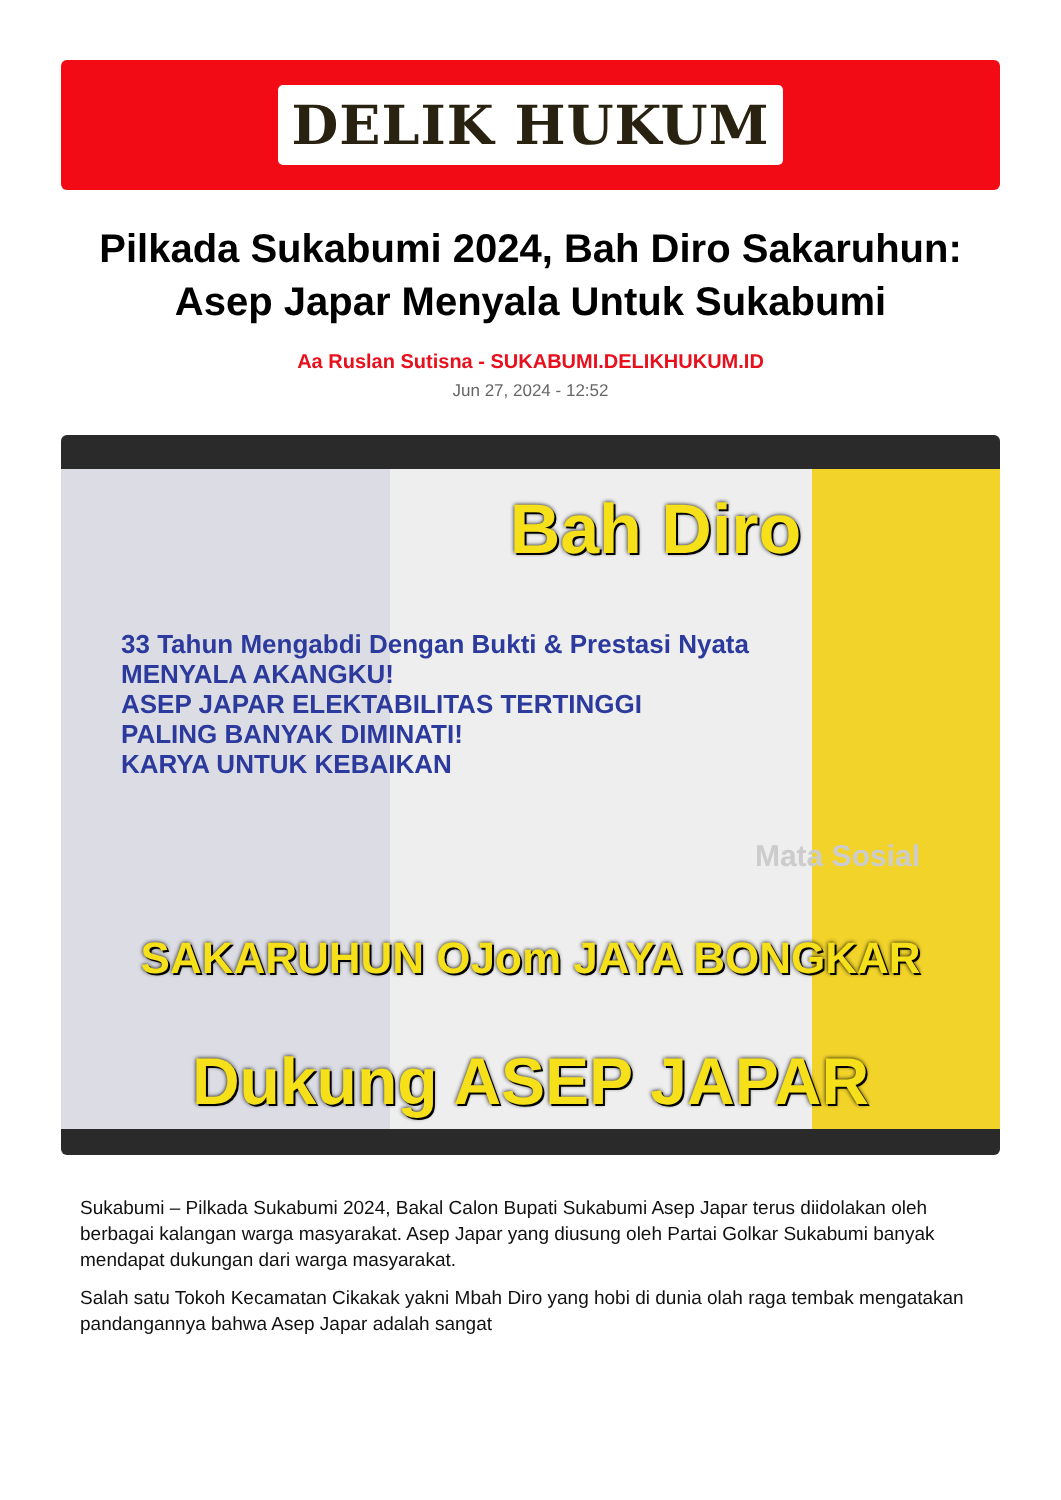DELIK HUKUM
Pilkada Sukabumi 2024, Bah Diro Sakaruhun: Asep Japar Menyala Untuk Sukabumi
Aa Ruslan Sutisna - SUKABUMI.DELIKHUKUM.ID
Jun 27, 2024 - 12:52
Bah Diro
33 Tahun Mengabdi Dengan Bukti & Prestasi Nyata
MENYALA AKANGKU!
ASEP JAPAR ELEKTABILITAS TERTINGGI
PALING BANYAK DIMINATI!
KARYA UNTUK KEBAIKAN
Mata Sosial
SAKARUHUN OJom JAYA BONGKAR
Dukung ASEP JAPAR
Sukabumi – Pilkada Sukabumi 2024, Bakal Calon Bupati Sukabumi Asep Japar terus diidolakan oleh berbagai kalangan warga masyarakat. Asep Japar yang diusung oleh Partai Golkar Sukabumi banyak mendapat dukungan dari warga masyarakat.
Salah satu Tokoh Kecamatan Cikakak yakni Mbah Diro yang hobi di dunia olah raga tembak mengatakan pandangannya bahwa Asep Japar adalah sangat